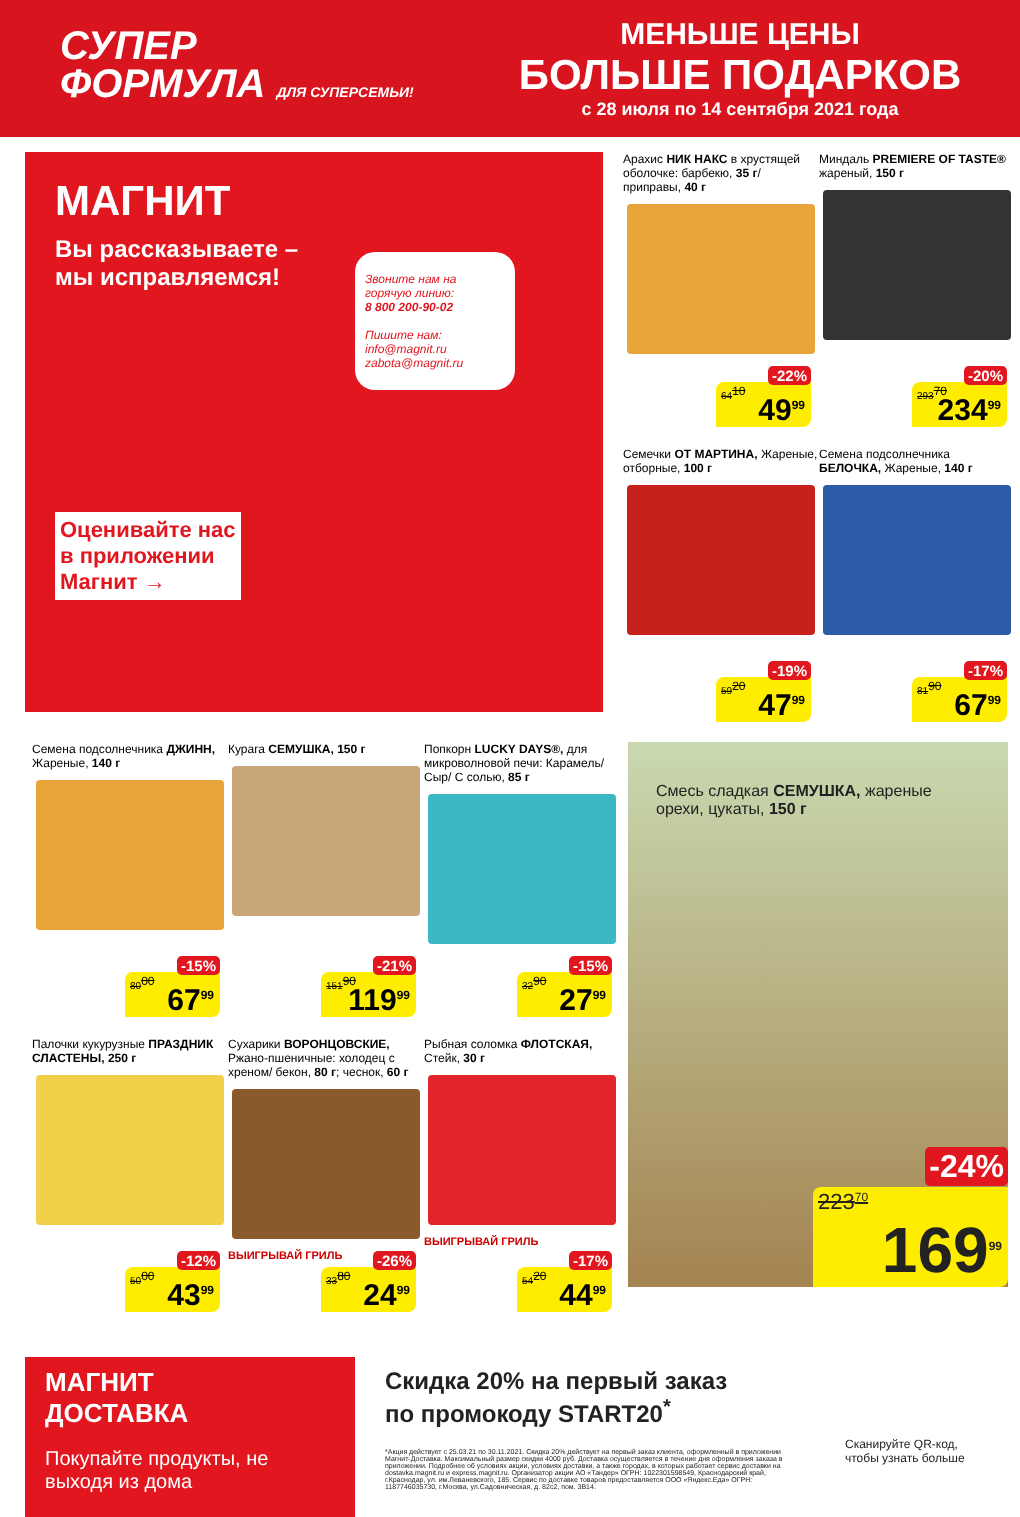СУПЕР
ФОРМУЛА ДЛЯ СУПЕРСЕМЬИ!
МЕНЬШЕ ЦЕНЫ
БОЛЬШЕ ПОДАРКОВ
с 28 июля по 14 сентября 2021 года
МАГНИТ
Вы рассказываете –
мы исправляемся!
Звоните нам на горячую линию:
8 800 200-90-02
Пишите нам:
info@magnit.ru
zabota@magnit.ru
Оценивайте нас
в приложении
Магнит →
Арахис НИК НАКС в хрустящей оболочке: барбекю, 35 г/ приправы, 40 г
64<sup>10</sup>
-22%
49<sup>99</sup>
Миндаль PREMIERE OF TASTE® жареный, 150 г
293<sup>70</sup>
-20%
234<sup>99</sup>
Семечки ОТ МАРТИНА, Жареные, отборные, 100 г
59<sup>20</sup>
-19%
47<sup>99</sup>
Семена подсолнечника БЕЛОЧКА, Жареные, 140 г
81<sup>90</sup>
-17%
67<sup>99</sup>
Семена подсолнечника ДЖИНН, Жареные, 140 г
80<sup>00</sup>
-15%
67<sup>99</sup>
Курага СЕМУШКА, 150 г
151<sup>90</sup>
-21%
119<sup>99</sup>
Попкорн LUCKY DAYS®, для микроволновой печи: Карамель/ Сыр/ С солью, 85 г
32<sup>90</sup>
-15%
27<sup>99</sup>
Палочки кукурузные ПРАЗДНИК СЛАСТЕНЫ, 250 г
50<sup>00</sup>
-12%
43<sup>99</sup>
Сухарики ВОРОНЦОВСКИЕ, Ржано-пшеничные: холодец с хреном/ бекон, 80 г; чеснок, 60 г
ВЫИГРЫВАЙ ГРИЛЬ
33<sup>80</sup>
-26%
24<sup>99</sup>
Рыбная соломка ФЛОТСКАЯ, Стейк, 30 г
ВЫИГРЫВАЙ ГРИЛЬ
54<sup>20</sup>
-17%
44<sup>99</sup>
Смесь сладкая СЕМУШКА, жареные орехи, цукаты, 150 г
223<sup>70</sup>
-24%
169<sup>99</sup>
МАГНИТ
ДОСТАВКА
Покупайте продукты, не выходя из дома
Скидка 20% на первый заказ
по промокоду START20<sup>*</sup>
*Акция действует с 25.03.21 по 30.11.2021. Скидка 20% действует на первый заказ клиента, оформленный в приложении Магнит-Доставка. Максимальный размер скидки 4000 руб. Доставка осуществляется в течение дня оформления заказа в приложении. Подробнее об условиях акции, условиях доставки, а также городах, в которых работает сервис доставки на dostavka.magnit.ru и express.magnit.ru. Организатор акции АО «Тандер» ОГРН: 1022301598549, Краснодарский край, г.Краснодар, ул. им.Леваневского, 185. Сервис по доставке товаров предоставляется ООО «Яндекс.Еда» ОГРН: 1187746035730, г.Москва, ул.Садовническая, д. 82с2, пом. 3В14.
Сканируйте QR-код, чтобы узнать больше